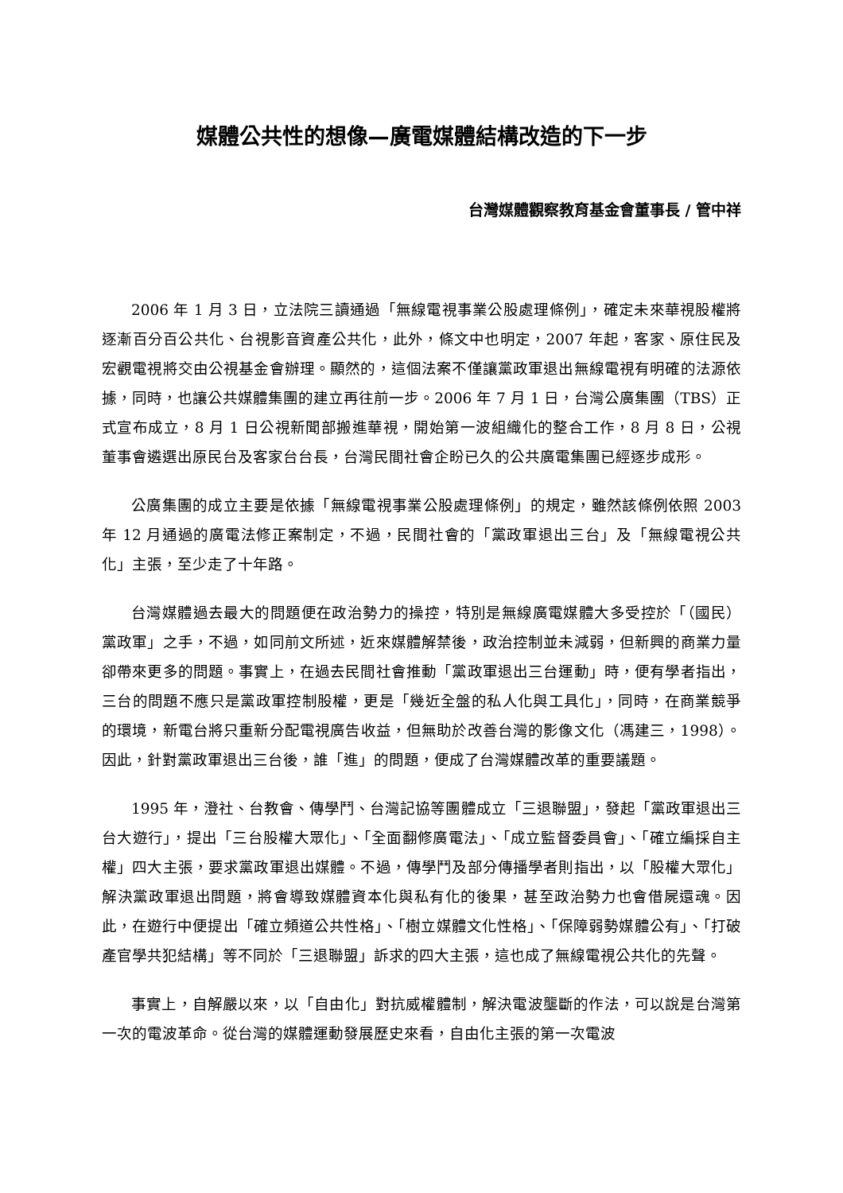媒體公共性的想像—廣電媒體結構改造的下一步
台灣媒體觀察教育基金會董事長 / 管中祥
2006 年 1 月 3 日，立法院三讀通過「無線電視事業公股處理條例」，確定未來華視股權將逐漸百分百公共化、台視影音資產公共化，此外，條文中也明定，2007 年起，客家、原住民及宏觀電視將交由公視基金會辦理。顯然的，這個法案不僅讓黨政軍退出無線電視有明確的法源依據，同時，也讓公共媒體集團的建立再往前一步。2006 年 7 月 1 日，台灣公廣集團（TBS）正式宣布成立，8 月 1 日公視新聞部搬進華視，開始第一波組織化的整合工作，8 月 8 日，公視董事會遴選出原民台及客家台台長，台灣民間社會企盼已久的公共廣電集團已經逐步成形。
公廣集團的成立主要是依據「無線電視事業公股處理條例」的規定，雖然該條例依照 2003 年 12 月通過的廣電法修正案制定，不過，民間社會的「黨政軍退出三台」及「無線電視公共化」主張，至少走了十年路。
台灣媒體過去最大的問題便在政治勢力的操控，特別是無線廣電媒體大多受控於「（國民）黨政軍」之手，不過，如同前文所述，近來媒體解禁後，政治控制並未減弱，但新興的商業力量卻帶來更多的問題。事實上，在過去民間社會推動「黨政軍退出三台運動」時，便有學者指出，三台的問題不應只是黨政軍控制股權，更是「幾近全盤的私人化與工具化」，同時，在商業競爭的環境，新電台將只重新分配電視廣告收益，但無助於改善台灣的影像文化（馮建三，1998）。因此，針對黨政軍退出三台後，誰「進」的問題，便成了台灣媒體改革的重要議題。
1995 年，澄社、台教會、傳學鬥、台灣記協等團體成立「三退聯盟」，發起「黨政軍退出三台大遊行」，提出「三台股權大眾化」、「全面翻修廣電法」、「成立監督委員會」、「確立編採自主權」四大主張，要求黨政軍退出媒體。不過，傳學鬥及部分傳播學者則指出，以「股權大眾化」解決黨政軍退出問題，將會導致媒體資本化與私有化的後果，甚至政治勢力也會借屍還魂。因此，在遊行中便提出「確立頻道公共性格」、「樹立媒體文化性格」、「保障弱勢媒體公有」、「打破產官學共犯結構」等不同於「三退聯盟」訴求的四大主張，這也成了無線電視公共化的先聲。
事實上，自解嚴以來，以「自由化」對抗威權體制，解決電波壟斷的作法，可以說是台灣第一次的電波革命。從台灣的媒體運動發展歷史來看，自由化主張的第一次電波